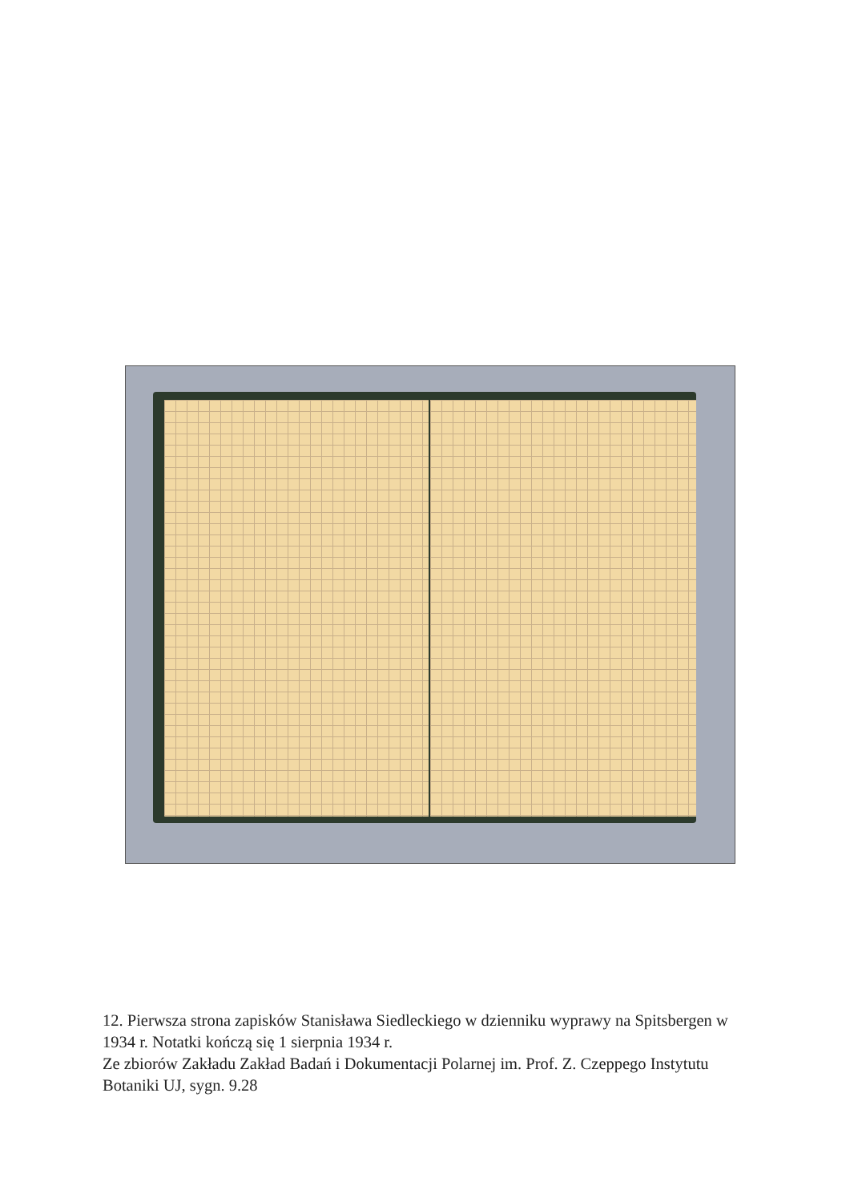12. Pierwsza strona zapisków Stanisława Siedleckiego w dzienniku wyprawy na Spitsbergen w 1934 r. Notatki kończą się 1 sierpnia 1934 r.
Ze zbiorów Zakładu Zakład Badań i Dokumentacji Polarnej im. Prof. Z. Czeppego Instytutu Botaniki UJ, sygn. 9.28